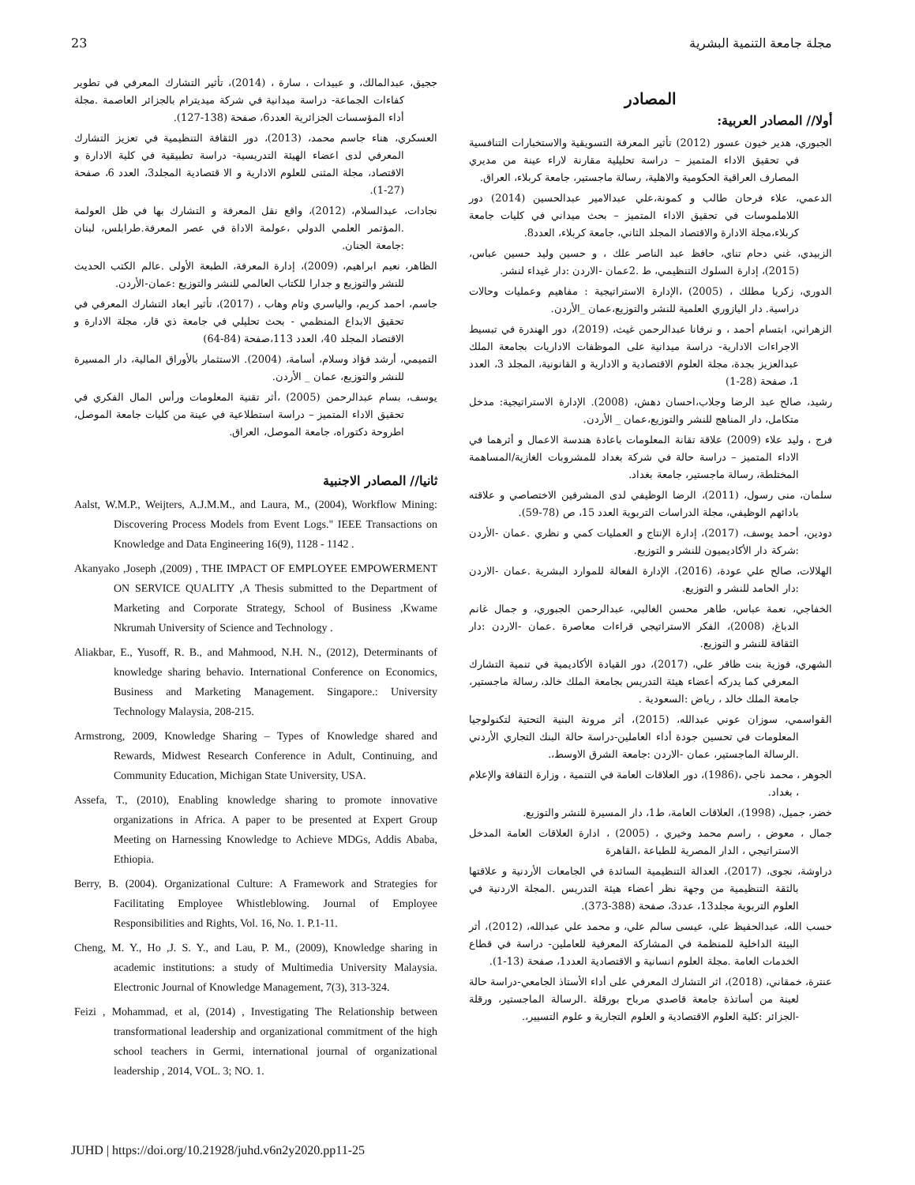مجلة جامعة التنمية البشرية 23
المصادر
أولا// المصادر العربية:
الجبوري، هدير خيون عسور (2012) تأثير المعرفة التسويقية والاستخبارات التنافسية في تحقيق الاداء المتميز – دراسة تحليلية مقارنة لاراء عينة من مديري المصارف العراقية الحكومية والاهلية، رسالة ماجستير، جامعة كربلاء، العراق.
الدعمي، علاء فرحان طالب و كمونة،علي عبدالامير عبدالحسين (2014) دور اللاملموسات في تحقيق الاداء المتميز – بحث ميداني في كليات جامعة كربلاء،مجلة الادارة والاقتصاد المجلد الثاني، جامعة كربلاء، العدد8.
الزبيدي، غني دحام تناي، حافظ عبد الناصر علك ، و حسين وليد حسين عباس، (2015)، إدارة السلوك التنظيمي، ط .2عمان -الاردن :دار غيداء لنشر.
الدوري، زكريا مطلك ، (2005) ،الإدارة الاستراتيجية : مفاهيم وعمليات وحالات دراسية. دار اليازوري العلمية للنشر والتوزيع،عمان _الأردن.
الزهراني، ابتسام أحمد ، و نرفانا عبدالرحمن غيث، (2019)، دور الهندرة في تبسيط الاجراءات الادارية- دراسة ميدانية على الموظفات الاداريات بجامعة الملك عبدالعزيز بجدة، مجلة العلوم الاقتصادية و الادارية و القانونية، المجلد 3، العدد 1، صفحة (28-1)
رشيد، صالح عبد الرضا وجلاب،احسان دهش، (2008). الإدارة الاستراتيجية: مدخل متكامل، دار المناهج للنشر والتوزيع،عمان _ الأردن.
فرج ، وليد علاء (2009) علاقة تقانة المعلومات باعادة هندسة الاعمال و أثرهما في الاداء المتميز – دراسة حالة في شركة بغداد للمشروبات الغازية/المساهمة المختلطة، رسالة ماجستير، جامعة بغداد.
سلمان، منى رسول، (2011)، الرضا الوظيفي لدى المشرفين الاختصاصي و علاقته بادائهم الوظيفي، مجلة الدراسات التربوية العدد 15، ص (78-59).
دودين، أحمد يوسف، (2017)، إدارة الإنتاج و العمليات كمي و نظري .عمان -الأردن :شركة دار الأكاديميون للنشر و التوزيع.
الهلالات، صالح علي عودة، (2016)، الإدارة الفعالة للموارد البشرية .عمان -الاردن :دار الحامد للنشر و التوزيع.
الخفاجي، نعمة عباس، طاهر محسن الغالبي، عبدالرحمن الجبوري، و جمال غانم الدباغ، (2008)، الفكر الاستراتيجي قراءات معاصرة .عمان -الاردن :دار الثقافة للنشر و التوزيع.
الشهري، فوزية بنت ظافر علي، (2017)، دور القيادة الأكاديمية في تنمية التشارك المعرفي كما يدركه أعضاء هيئة التدريس بجامعة الملك خالد، رسالة ماجستير، جامعة الملك خالد ، رياض :السعودية .
القواسمي، سوزان عوني عبدالله، (2015)، أثر مرونة البنية التحتية لتكنولوجيا المعلومات في تحسين جودة أداء العاملين-دراسة حالة البنك التجاري الأردني .الرسالة الماجستير، عمان -الاردن :جامعة الشرق الاوسط،.
الجوهر ، محمد ناجي ،(1986)، دور العلاقات العامة في التنمية ، وزارة الثقافة والإعلام ، بغداد.
خضر، جميل، (1998)، العلاقات العامة، ط1، دار المسيرة للنشر والتوزيع.
جمال ، معوض ، راسم محمد وخيري ، (2005) ، ادارة العلاقات العامة المدخل الاستراتيجي ، الدار المصرية للطباعة ،القاهرة
دراوشة، نجوى، (2017)، العدالة التنظيمية السائدة في الجامعات الأردنية و علاقتها بالثقة التنظيمية من وجهة نظر أعضاء هيئة التدريس .المجلة الاردنية في العلوم التربوية مجلد13، عدد3، صفحة (388-373).
حسب الله، عبدالحفيظ علي، عيسى سالم علي، و محمد علي عبدالله، (2012)، أثر البيئة الداخلية للمنظمة في المشاركة المعرفية للعاملين- دراسة في قطاع الخدمات العامة .مجلة العلوم انسانية و الاقتصادية العدد1، صفحة (13-1).
عنترة، خمقاني، (2018)، اثر التشارك المعرفي على أداء الأستاذ الجامعي-دراسة حالة لعينة من أساتذة جامعة قاصدي مرباح بورقلة .الرسالة الماجستير، ورقلة -الجزائر :كلية العلوم الاقتصادية و العلوم التجارية و علوم التسيير،.
ججيق، عبدالمالك، و عبيدات ، سارة ، (2014)، تأثير التشارك المعرفي في تطوير كفاءات الجماعة- دراسة ميدانية في شركة ميديترام بالجزائر العاصمة .مجلة أداء المؤسسات الجزائرية العدد6، صفحة (138-127).
العسكري، هناء جاسم محمد، (2013)، دور الثقافة التنظيمية في تعزيز التشارك المعرفي لدى اعضاء الهيئة التدريسية- دراسة تطبيقية في كلية الادارة و الاقتصاد، مجلة المثنى للعلوم الادارية و الا قتصادية المجلد3، العدد 6، صفحة (27-1).
نجادات، عبدالسلام، (2012)، واقع نقل المعرفة و التشارك بها في ظل العولمة .المؤتمر العلمي الدولي ،عولمة الاداة في عصر المعرفة.طرابلس، لبنان :جامعة الجنان.
الظاهر، نعيم ابراهيم، (2009)، إدارة المعرفة، الطبعة الأولى .عالم الكتب الحديث للنشر والتوزيع و جدارا للكتاب العالمي للنشر والتوزيع :عمان-الأردن.
جاسم، احمد كريم، والياسري وئام وهاب ، (2017)، تأثير ابعاد التشارك المعرفي في تحقيق الابداع المنظمي - بحث تحليلي في جامعة ذي قار، مجلة الادارة و الاقتصاد المجلد 40، العدد 113،صفحة (84-64)
التميمي، أرشد فؤاد وسلام، أسامة، (2004). الاستثمار بالأوراق المالية، دار المسيرة للنشر والتوزيع، عمان _ الأردن.
يوسف، بسام عبدالرحمن (2005) ،أثر تقنية المعلومات ورأس المال الفكري في تحقيق الاداء المتميز – دراسة استطلاعية في عينة من كليات جامعة الموصل، اطروحة دكتوراه، جامعة الموصل، العراق.
ثانيا// المصادر الاجنبية
Aalst, W.M.P., Weijters, A.J.M.M., and Laura, M., (2004), Workflow Mining: Discovering Process Models from Event Logs." IEEE Transactions on Knowledge and Data Engineering 16(9), 1128 - 1142 .
Akanyako ,Joseph ,(2009) , THE IMPACT OF EMPLOYEE EMPOWERMENT ON SERVICE QUALITY ,A Thesis submitted to the Department of Marketing and Corporate Strategy, School of Business ,Kwame Nkrumah University of Science and Technology .
Aliakbar, E., Yusoff, R. B., and Mahmood, N.H. N., (2012), Determinants of knowledge sharing behavio. International Conference on Economics, Business and Marketing Management. Singapore.: University Technology Malaysia, 208-215.
Armstrong, 2009, Knowledge Sharing – Types of Knowledge shared and Rewards, Midwest Research Conference in Adult, Continuing, and Community Education, Michigan State University, USA.
Assefa, T., (2010), Enabling knowledge sharing to promote innovative organizations in Africa. A paper to be presented at Expert Group Meeting on Harnessing Knowledge to Achieve MDGs, Addis Ababa, Ethiopia.
Berry, B. (2004). Organizational Culture: A Framework and Strategies for Facilitating Employee Whistleblowing. Journal of Employee Responsibilities and Rights, Vol. 16, No. 1. P.1-11.
Cheng, M. Y., Ho ,J. S. Y., and Lau, P. M., (2009), Knowledge sharing in academic institutions: a study of Multimedia University Malaysia. Electronic Journal of Knowledge Management, 7(3), 313-324.
Feizi , Mohammad, et al, (2014) , Investigating The Relationship between transformational leadership and organizational commitment of the high school teachers in Germi, international journal of organizational leadership , 2014, VOL. 3; NO. 1.
JUHD | https://doi.org/10.21928/juhd.v6n2y2020.pp11-25